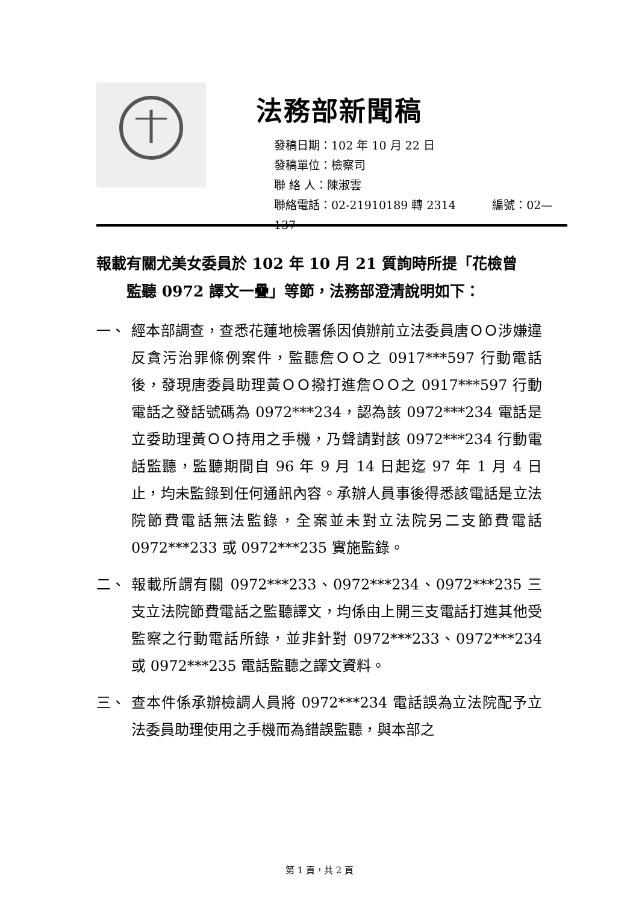法務部新聞稿
發稿日期：102 年 10 月 22 日
發稿單位：檢察司
聯 絡 人：陳淑雲
聯絡電話：02-21910189 轉 2314 編號：02—137
報載有關尤美女委員於 102 年 10 月 21 質詢時所提「花檢曾
監聽 0972 譯文一疊」等節，法務部澄清說明如下：
一、 經本部調查，查悉花蓮地檢署係因偵辦前立法委員唐ＯＯ涉嫌違反貪污治罪條例案件，監聽詹ＯＯ之 0917***597 行動電話後，發現唐委員助理黃ＯＯ撥打進詹ＯＯ之 0917***597 行動電話之發話號碼為 0972***234，認為該 0972***234 電話是立委助理黃ＯＯ持用之手機，乃聲請對該 0972***234 行動電話監聽，監聽期間自 96 年 9 月 14 日起迄 97 年 1 月 4 日止，均未監錄到任何通訊內容。承辦人員事後得悉該電話是立法院節費電話無法監錄，全案並未對立法院另二支節費電話 0972***233 或 0972***235 實施監錄。
二、 報載所謂有關 0972***233、0972***234、0972***235 三支立法院節費電話之監聽譯文，均係由上開三支電話打進其他受監察之行動電話所錄，並非針對 0972***233、0972***234 或 0972***235 電話監聽之譯文資料。
三、 查本件係承辦檢調人員將 0972***234 電話誤為立法院配予立法委員助理使用之手機而為錯誤監聽，與本部之
第 1 頁，共 2 頁